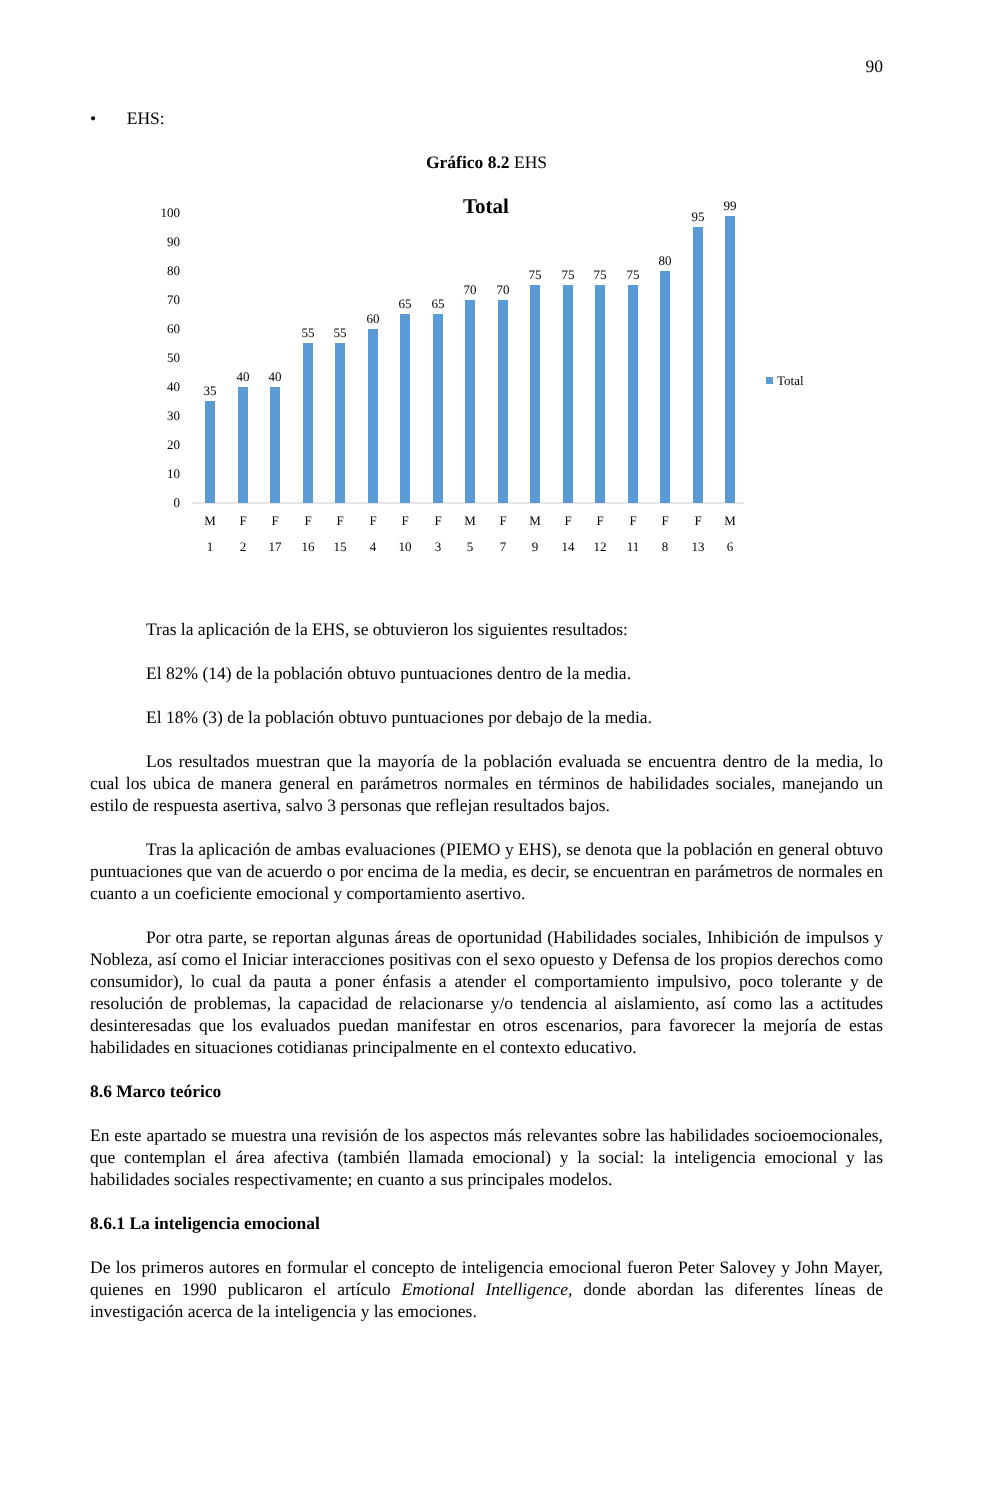90
• EHS:
Gráfico 8.2 EHS
Total
0
10
20
30
40
50
60
70
80
90
100
35
40
40
55
55
60
65
65
70
70
75
75
75
75
80
95
99
M
F
F
F
F
F
F
F
M
F
M
F
F
F
F
F
M
1
2
17
16
15
4
10
3
5
7
9
14
12
11
8
13
6
Total
Tras la aplicación de la EHS, se obtuvieron los siguientes resultados:
El 82% (14) de la población obtuvo puntuaciones dentro de la media.
El 18% (3) de la población obtuvo puntuaciones por debajo de la media.
Los resultados muestran que la mayoría de la población evaluada se encuentra dentro de la media, lo cual los ubica de manera general en parámetros normales en términos de habilidades sociales, manejando un estilo de respuesta asertiva, salvo 3 personas que reflejan resultados bajos.
Tras la aplicación de ambas evaluaciones (PIEMO y EHS), se denota que la población en general obtuvo puntuaciones que van de acuerdo o por encima de la media, es decir, se encuentran en parámetros de normales en cuanto a un coeficiente emocional y comportamiento asertivo.
Por otra parte, se reportan algunas áreas de oportunidad (Habilidades sociales, Inhibición de impulsos y Nobleza, así como el Iniciar interacciones positivas con el sexo opuesto y Defensa de los propios derechos como consumidor), lo cual da pauta a poner énfasis a atender el comportamiento impulsivo, poco tolerante y de resolución de problemas, la capacidad de relacionarse y/o tendencia al aislamiento, así como las a actitudes desinteresadas que los evaluados puedan manifestar en otros escenarios, para favorecer la mejoría de estas habilidades en situaciones cotidianas principalmente en el contexto educativo.
8.6 Marco teórico
En este apartado se muestra una revisión de los aspectos más relevantes sobre las habilidades socioemocionales, que contemplan el área afectiva (también llamada emocional) y la social: la inteligencia emocional y las habilidades sociales respectivamente; en cuanto a sus principales modelos.
8.6.1 La inteligencia emocional
De los primeros autores en formular el concepto de inteligencia emocional fueron Peter Salovey y John Mayer, quienes en 1990 publicaron el artículo Emotional Intelligence, donde abordan las diferentes líneas de investigación acerca de la inteligencia y las emociones.